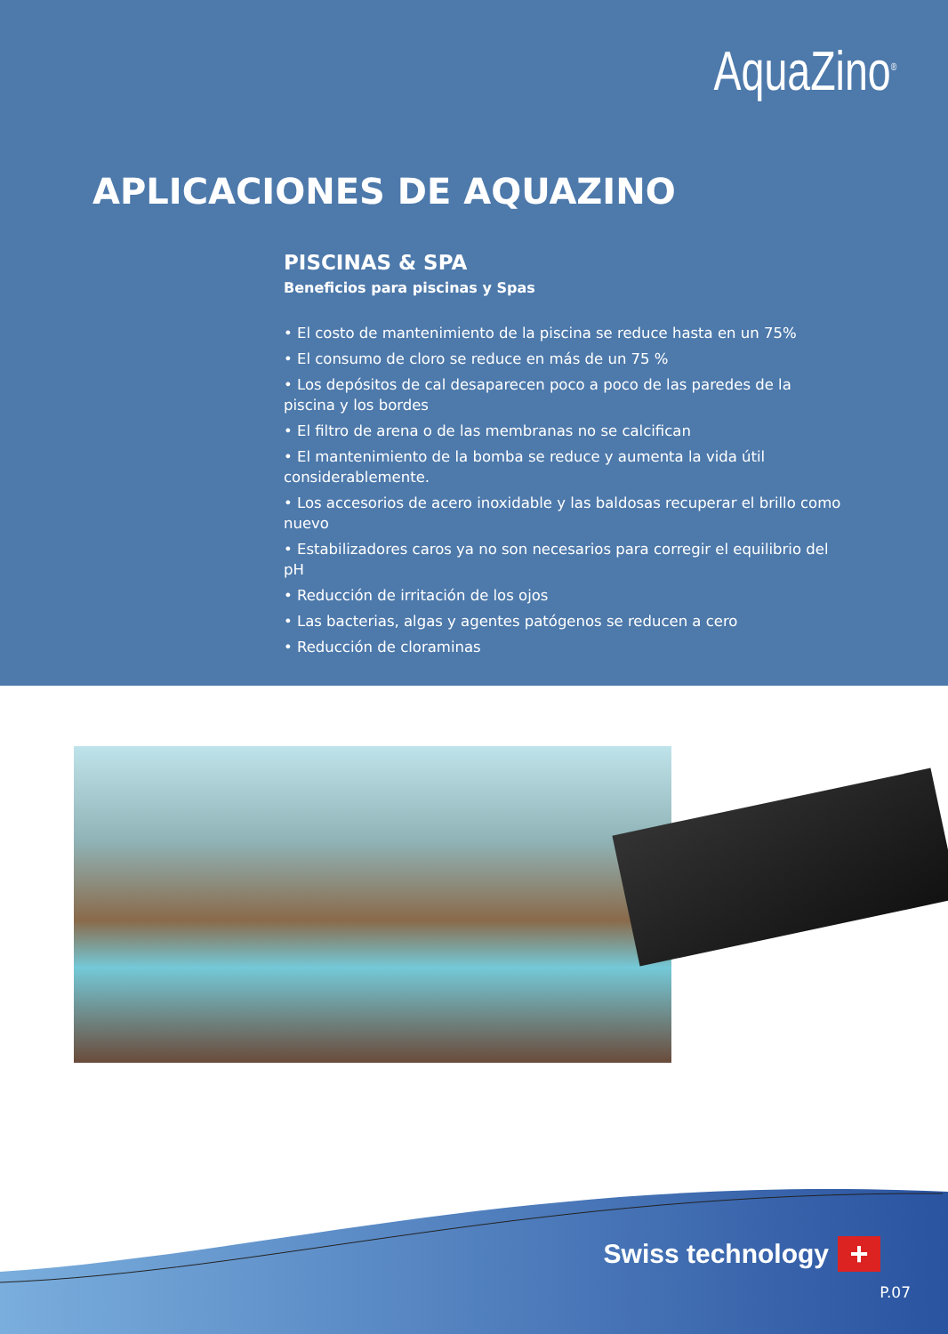AquaZino<sup>®</sup>
APLICACIONES DE AQUAZINO
PISCINAS & SPA
Beneficios para piscinas y Spas
• El costo de mantenimiento de la piscina se reduce hasta en un 75%
• El consumo de cloro se reduce en más de un 75 %
• Los depósitos de cal desaparecen poco a poco de las paredes de la piscina y los bordes
• El filtro de arena o de las membranas no se calcifican
• El mantenimiento de la bomba se reduce y aumenta la vida útil considerablemente.
• Los accesorios de acero inoxidable y las baldosas recuperar el brillo como nuevo
• Estabilizadores caros ya no son necesarios para corregir el equilibrio del pH
• Reducción de irritación de los ojos
• Las bacterias, algas y agentes patógenos se reducen a cero
• Reducción de cloraminas
Swiss technology +
P.07